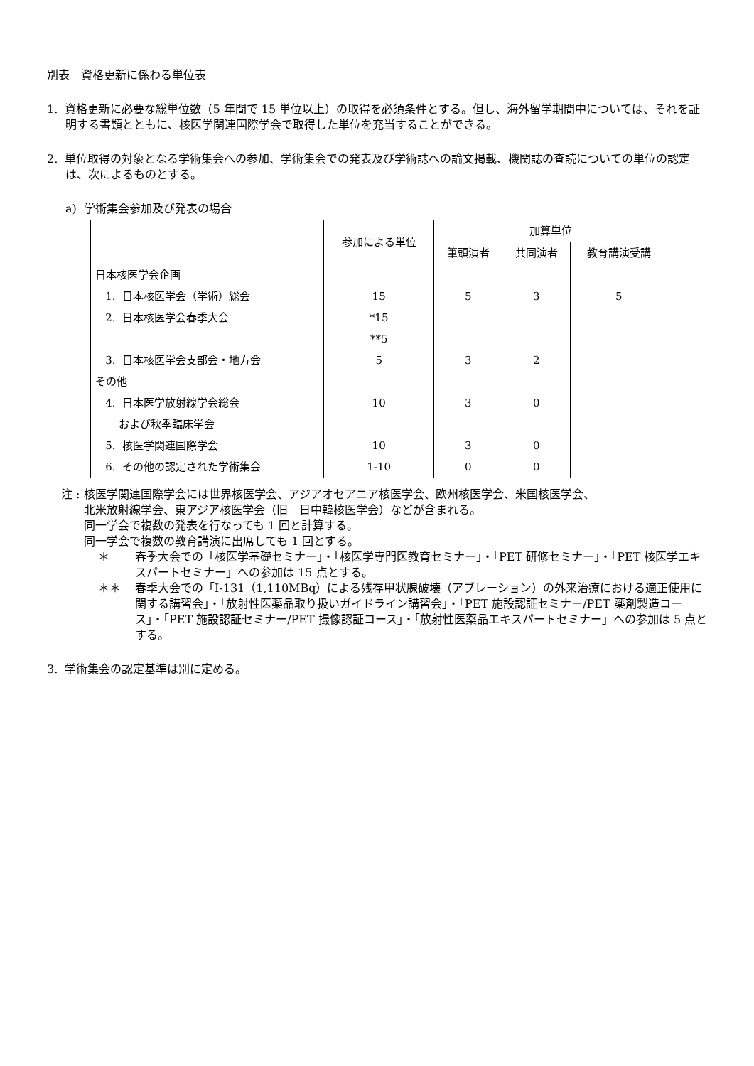別表　資格更新に係わる単位表
1. 資格更新に必要な総単位数（5 年間で 15 単位以上）の取得を必須条件とする。但し、海外留学期間中については、それを証明する書類とともに、核医学関連国際学会で取得した単位を充当することができる。
2. 単位取得の対象となる学術集会への参加、学術集会での発表及び学術誌への論文掲載、機関誌の査読についての単位の認定は、次によるものとする。
a) 学術集会参加及び発表の場合
| | 参加による単位 | 加算単位 | | |
| --- | --- | --- | --- | --- |
| | | 筆頭演者 | 共同演者 | 教育講演受講 |
| 日本核医学会企画 | | | | |
| 1. 日本核医学会（学術）総会 | 15 | 5 | 3 | 5 |
| 2. 日本核医学会春季大会 | *15 | | | |
| | **5 | | | |
| 3. 日本核医学会支部会・地方会 | 5 | 3 | 2 | |
| その他 | | | | |
| 4. 日本医学放射線学会総会 | 10 | 3 | 0 | |
| および秋季臨床学会 | | | | |
| 5. 核医学関連国際学会 | 10 | 3 | 0 | |
| 6. その他の認定された学術集会 | 1-10 | 0 | 0 | |
注 : 核医学関連国際学会には世界核医学会、アジアオセアニア核医学会、欧州核医学会、米国核医学会、
北米放射線学会、東アジア核医学会（旧　日中韓核医学会）などが含まれる。
同一学会で複数の発表を行なっても 1 回と計算する。
同一学会で複数の教育講演に出席しても 1 回とする。
＊ 春季大会での「核医学基礎セミナー」・「核医学専門医教育セミナー」・「PET 研修セミナー」・「PET 核医学エキスパートセミナー」への参加は 15 点とする。
＊＊ 春季大会での「I-131（1,110MBq）による残存甲状腺破壊（アブレーション）の外来治療における適正使用に関する講習会」・「放射性医薬品取り扱いガイドライン講習会」・「PET 施設認証セミナー/PET 薬剤製造コース」・「PET 施設認証セミナー/PET 撮像認証コース」・「放射性医薬品エキスパートセミナー」への参加は 5 点とする。
3. 学術集会の認定基準は別に定める。